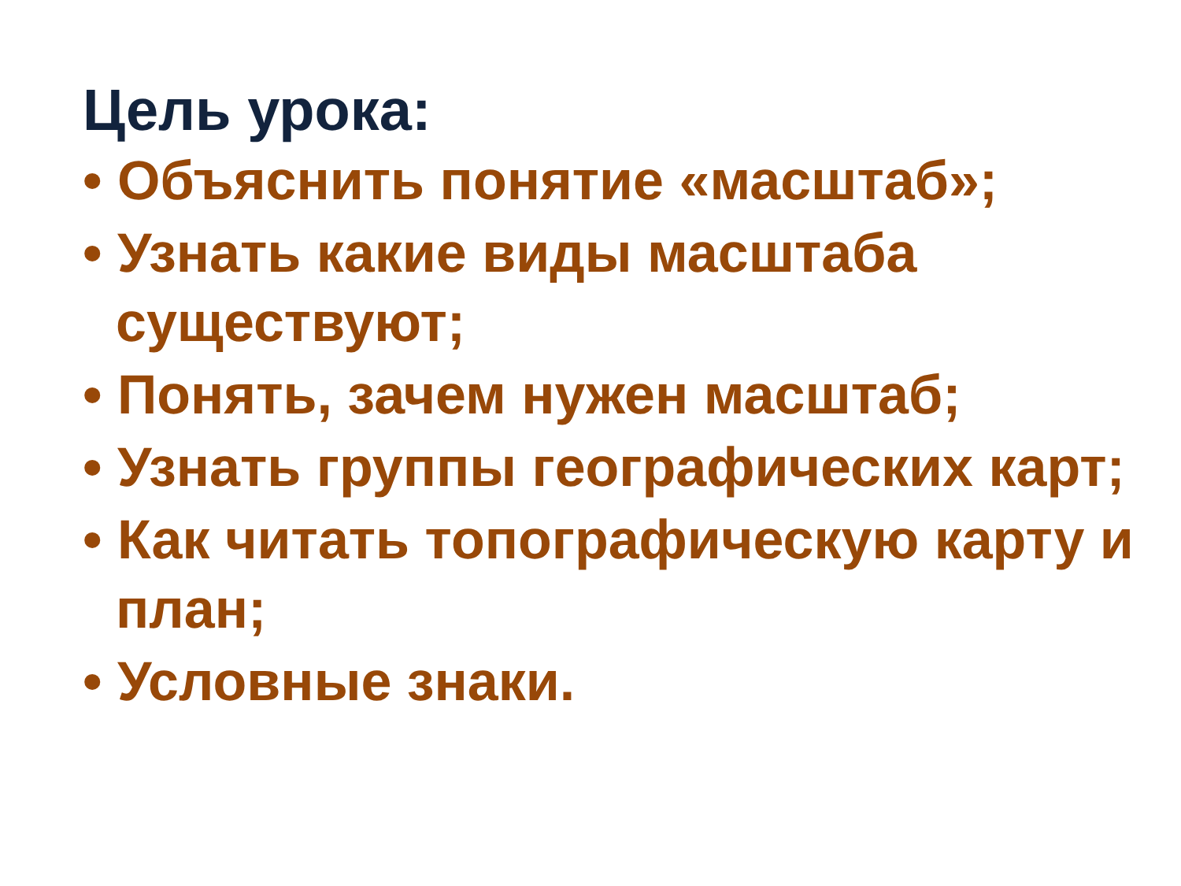Цель урока:
• Объяснить понятие «масштаб»;
• Узнать какие виды масштаба существуют;
• Понять, зачем нужен масштаб;
• Узнать группы географических карт;
• Как читать топографическую карту и план;
• Условные знаки.